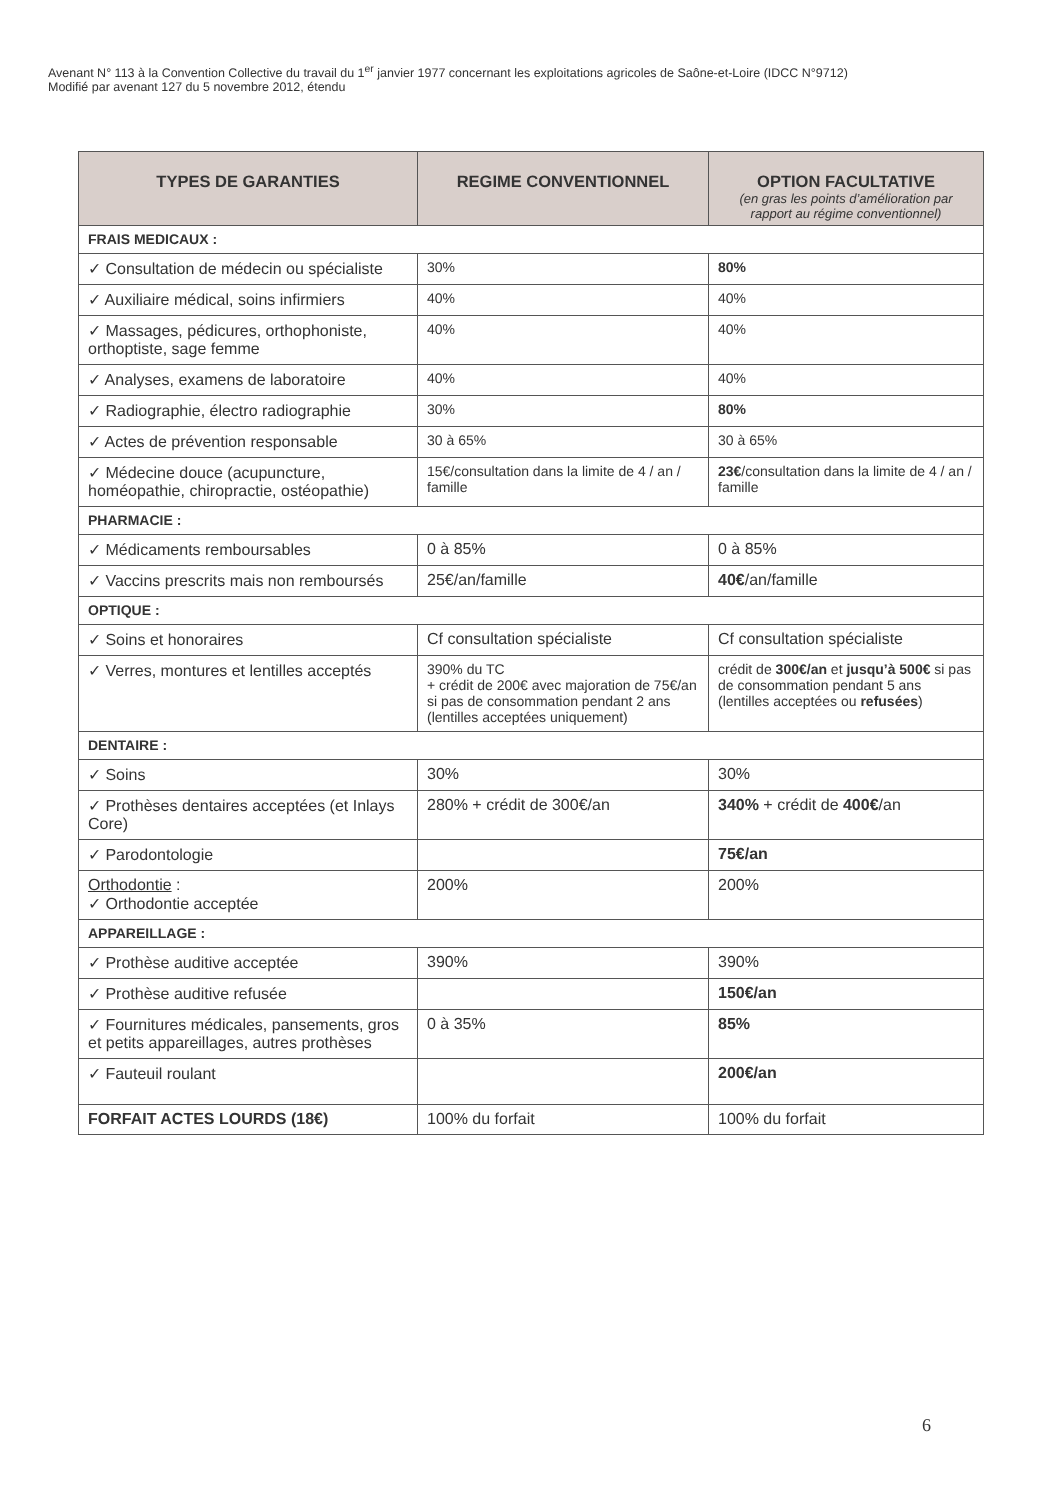Avenant N° 113 à la Convention Collective du travail du 1<sup>er</sup> janvier 1977 concernant les exploitations agricoles de Saône-et-Loire (IDCC N°9712)
Modifié par avenant 127 du 5 novembre 2012, étendu
| TYPES DE GARANTIES | REGIME CONVENTIONNEL | OPTION FACULTATIVE (en gras les points d’amélioration par rapport au régime conventionnel) |
| --- | --- | --- |
| FRAIS MEDICAUX : | | |
| ✓ Consultation de médecin ou spécialiste | 30% | 80% |
| ✓ Auxiliaire médical, soins infirmiers | 40% | 40% |
| ✓ Massages, pédicures, orthophoniste, orthoptiste, sage femme | 40% | 40% |
| ✓ Analyses, examens de laboratoire | 40% | 40% |
| ✓ Radiographie, électro radiographie | 30% | 80% |
| ✓ Actes de prévention responsable | 30 à 65% | 30 à 65% |
| ✓ Médecine douce (acupuncture, homéopathie, chiropractie, ostéopathie) | 15€/consultation dans la limite de 4 / an / famille | 23€ /consultation dans la limite de 4 / an / famille |
| PHARMACIE : | | |
| ✓ Médicaments remboursables | 0 à 85% | 0 à 85% |
| ✓ Vaccins prescrits mais non remboursés | 25€/an/famille | 40€ /an/famille |
| OPTIQUE : | | |
| ✓ Soins et honoraires | Cf consultation spécialiste | Cf consultation spécialiste |
| ✓ Verres, montures et lentilles acceptés | 390% du TC + crédit de 200€ avec majoration de 75€/an si pas de consommation pendant 2 ans (lentilles acceptées uniquement) | crédit de 300€/an et jusqu’à 500€ si pas de consommation pendant 5 ans (lentilles acceptées ou refusées ) |
| DENTAIRE : | | |
| ✓ Soins | 30% | 30% |
| ✓ Prothèses dentaires acceptées (et Inlays Core) | 280% + crédit de 300€/an | 340% + crédit de 400€ /an |
| ✓ Parodontologie | | 75€/an |
| Orthodontie : ✓ Orthodontie acceptée | 200% | 200% |
| APPAREILLAGE : | | |
| ✓ Prothèse auditive acceptée | 390% | 390% |
| ✓ Prothèse auditive refusée | | 150€/an |
| ✓ Fournitures médicales, pansements, gros et petits appareillages, autres prothèses | 0 à 35% | 85% |
| ✓ Fauteuil roulant | | 200€/an |
| FORFAIT ACTES LOURDS (18€) | 100% du forfait | 100% du forfait |
6